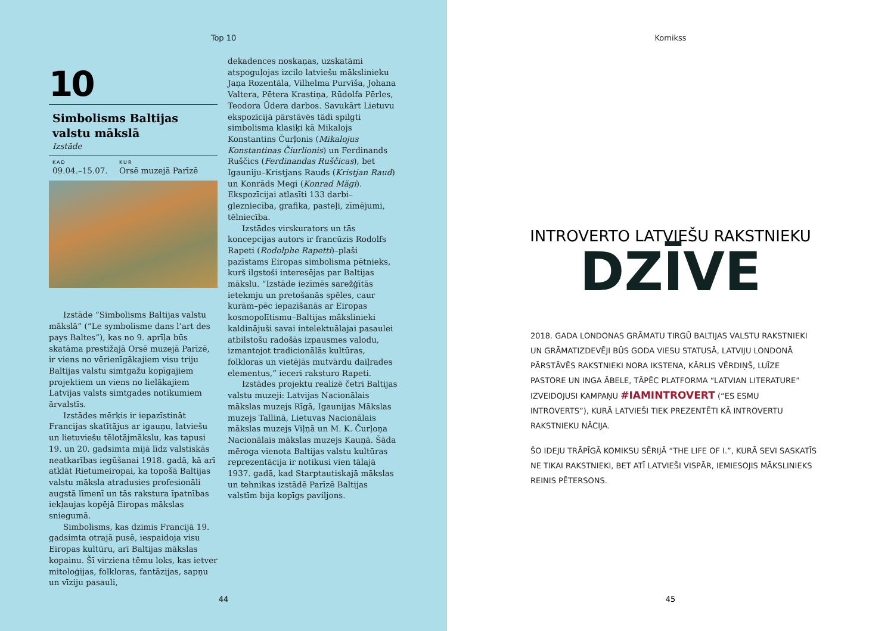Top 10
10
Simbolisms Baltijas valstu mākslā
Izstāde
KAD
09.04.–15.07.
KUR
Orsē muzejā Parīzē
Izstāde “Simbolisms Baltijas valstu mākslā” (“Le symbolisme dans l’art des pays Baltes”), kas no 9. aprīļa būs skatāma prestižajā Orsē muzejā Parīzē, ir viens no vērienīgākajiem visu triju Baltijas valstu simtgažu kopīgajiem projektiem un viens no lielākajiem Latvijas valsts simtgades notikumiem ārvalstīs.
Izstādes mērķis ir iepazīstināt Francijas skatītājus ar igauņu, latviešu un lietuviešu tēlotājmākslu, kas tapusi 19. un 20. gadsimta mijā līdz valstiskās neatkarības iegūšanai 1918. gadā, kā arī atklāt Rietumeiropai, ka topošā Baltijas valstu māksla atradusies profesionāli augstā līmenī un tās rakstura īpatnības iekļaujas kopējā Eiropas mākslas sniegumā.
Simbolisms, kas dzimis Francijā 19. gadsimta otrajā pusē, iespaidoja visu Eiropas kultūru, arī Baltijas mākslas kopainu. Šī virziena tēmu loks, kas ietver mitoloģijas, folkloras, fantāzijas, sapņu un vīziju pasauli,
dekadences noskaņas, uzskatāmi atspoguļojas izcilo latviešu mākslinieku Jaņa Rozentāla, Vilhelma Purvīša, Johana Valtera, Pētera Krastiņa, Rūdolfa Pērles, Teodora Ūdera darbos. Savukārt Lietuvu ekspozīcijā pārstāvēs tādi spilgti simbolisma klasiķi kā Mikalojs Konstantins Čurļonis (Mikalojus Konstantinas Čiurlionis) un Ferdinands Ruščics (Ferdinandas Ruščicas), bet Igauniju–Kristjans Rauds (Kristjan Raud) un Konrāds Megi (Konrad Mägi). Ekspozīcijai atlasīti 133 darbi–glezniecība, grafika, pasteļi, zīmējumi, tēlniecība.
Izstādes virskurators un tās koncepcijas autors ir francūzis Rodolfs Rapeti (Rodolphe Rapetti)–plaši pazīstams Eiropas simbolisma pētnieks, kurš ilgstoši interesējas par Baltijas mākslu. “Izstāde iezīmēs sarežģītās ietekmju un pretošanās spēles, caur kurām–pēc iepazīšanās ar Eiropas kosmopolītismu–Baltijas mākslinieki kaldinājuši savai intelektuālajai pasaulei atbilstošu radošās izpausmes valodu, izmantojot tradicionālās kultūras, folkloras un vietējās mutvārdu daiļrades elementus,” ieceri raksturo Rapeti.
Izstādes projektu realizē četri Baltijas valstu muzeji: Latvijas Nacionālais mākslas muzejs Rīgā, Igaunijas Mākslas muzejs Tallinā, Lietuvas Nacionālais mākslas muzejs Viļņā un M. K. Čurļoņa Nacionālais mākslas muzejs Kauņā. Šāda mēroga vienota Baltijas valstu kultūras reprezentācija ir notikusi vien tālajā 1937. gadā, kad Starptautiskajā mākslas un tehnikas izstādē Parīzē Baltijas valstīm bija kopīgs paviljons.
44
Komikss
INTROVERTO LATVIEŠU RAKSTNIEKU
DZĪVE
2018. GADA LONDONAS GRĀMATU TIRGŪ BALTIJAS VALSTU RAKSTNIEKI UN GRĀMATIZDEVĒJI BŪS GODA VIESU STATUSĀ, LATVIJU LONDONĀ PĀRSTĀVĒS RAKSTNIEKI NORA IKSTENA, KĀRLIS VĒRDIŅŠ, LUĪZE PASTORE UN INGA ĀBELE, TĀPĒC PLATFORMA “LATVIAN LITERATURE” IZVEIDOJUSI KAMPAŅU #IAMINTROVERT (“ES ESMU INTROVERTS”), KURĀ LATVIEŠI TIEK PREZENTĒTI KĀ INTROVERTU RAKSTNIEKU NĀCIJA.
ŠO IDEJU TRĀPĪGĀ KOMIKSU SĒRIJĀ “THE LIFE OF I.”, KURĀ SEVI SASKATĪS NE TIKAI RAKSTNIEKI, BET ATĪ LATVIEŠI VISPĀR, IEMIESOJIS MĀKSLINIEKS REINIS PĒTERSONS.
45